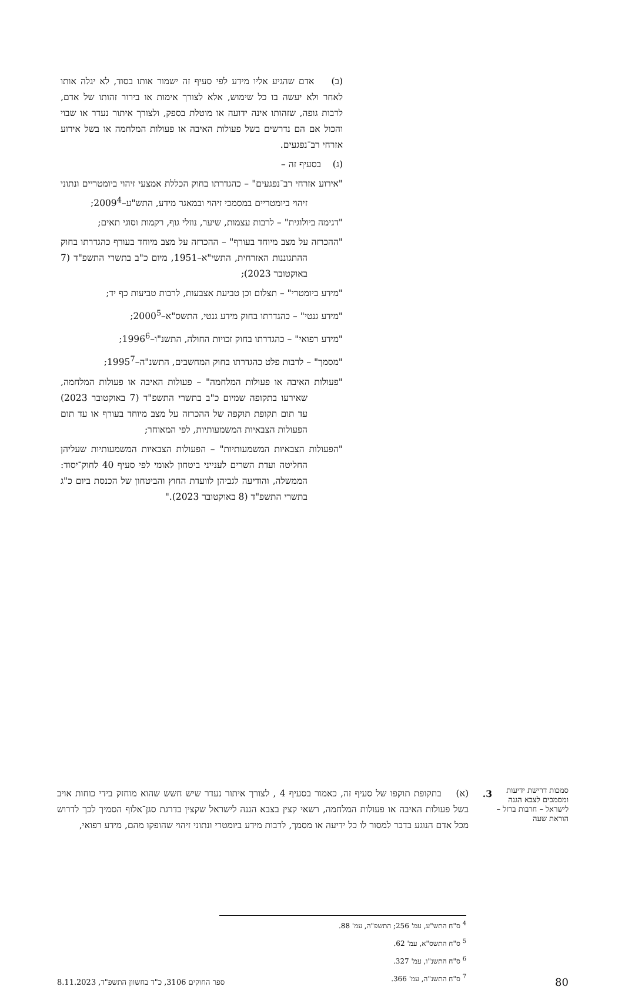(ב) אדם שהגיע אליו מידע לפי סעיף זה ישמור אותו בסוד, לא יגלה אותו לאחר ולא יעשה בו כל שימוש, אלא לצורך אימות או בירור זהותו של אדם, לרבות גופה, שזהותו אינה ידועה או מוטלת בספק, ולצורך איתור נעדר או שבוי והכול אם הם נדרשים בשל פעולות האיבה או פעולות המלחמה או בשל אירוע אזרחי רב־נפגעים.
(ג) בסעיף זה –
"אירוע אזרחי רב־נפגעים" – כהגדרתו בחוק הכללת אמצעי זיהוי ביומטריים ונתוני זיהוי ביומטריים במסמכי זיהוי ובמאגר מידע, התש"ע–2009<sup>4</sup>;
"דגימה ביולוגית" – לרבות עצמות, שיער, נוזלי גוף, רקמות וסוגי תאים;
"ההכרזה על מצב מיוחד בעורף" – ההכרזה על מצב מיוחד בעורף כהגדרתו בחוק ההתגוננות האזרחית, התשי"א–1951, מיום כ"ב בתשרי התשפ"ד (7 באוקטובר 2023);
"מידע ביומטרי" – תצלום וכן טביעת אצבעות, לרבות טביעות כף יד;
"מידע גנטי" – כהגדרתו בחוק מידע גנטי, התשס"א–2000<sup>5</sup>;
"מידע רפואי" – כהגדרתו בחוק זכויות החולה, התשנ"ו–1996<sup>6</sup>;
"מסמך" – לרבות פלט כהגדרתו בחוק המחשבים, התשנ"ה–1995<sup>7</sup>;
"פעולות האיבה או פעולות המלחמה" – פעולות האיבה או פעולות המלחמה, שאירעו בתקופה שמיום כ"ב בתשרי התשפ"ד (7 באוקטובר 2023) עד תום תקופת תוקפה של ההכרזה על מצב מיוחד בעורף או עד תום הפעולות הצבאיות המשמעותיות, לפי המאוחר;
"הפעולות הצבאיות המשמעותיות" – הפעולות הצבאיות המשמעותיות שעליהן החליטה ועדת השרים לענייני ביטחון לאומי לפי סעיף 40 לחוק־יסוד: הממשלה, והודיעה לגביהן לוועדת החוץ והביטחון של הכנסת ביום כ"ג בתשרי התשפ"ד (8 באוקטובר 2023)."
סמכות דרישת ידיעות ומסמכים לצבא הגנה לישראל – חרבות ברזל – הוראת שעה
3. (א) בתקופת תוקפו של סעיף זה, כאמור בסעיף 4 , לצורך איתור נעדר שיש חשש שהוא מוחזק בידי כוחות אויב בשל פעולות האיבה או פעולות המלחמה, רשאי קצין בצבא הגנה לישראל שקצין בדרגת סגן־אלוף הסמיך לכך לדרוש מכל אדם הנוגע בדבר למסור לו כל ידיעה או מסמך, לרבות מידע ביומטרי ונתוני זיהוי שהופקו מהם, מידע רפואי,
<sup>4</sup> ס"ח התש"ע, עמ' 256; התשפ"ה, עמ' 88.
<sup>5</sup> ס"ח התשס"א, עמ' 62.
<sup>6</sup> ס"ח התשנ"ו, עמ' 327.
<sup>7</sup> ס"ח התשנ"ה, עמ' 366.
80 ספר החוקים 3106, כ"ד בחשוון התשפ"ד, 8.11.2023